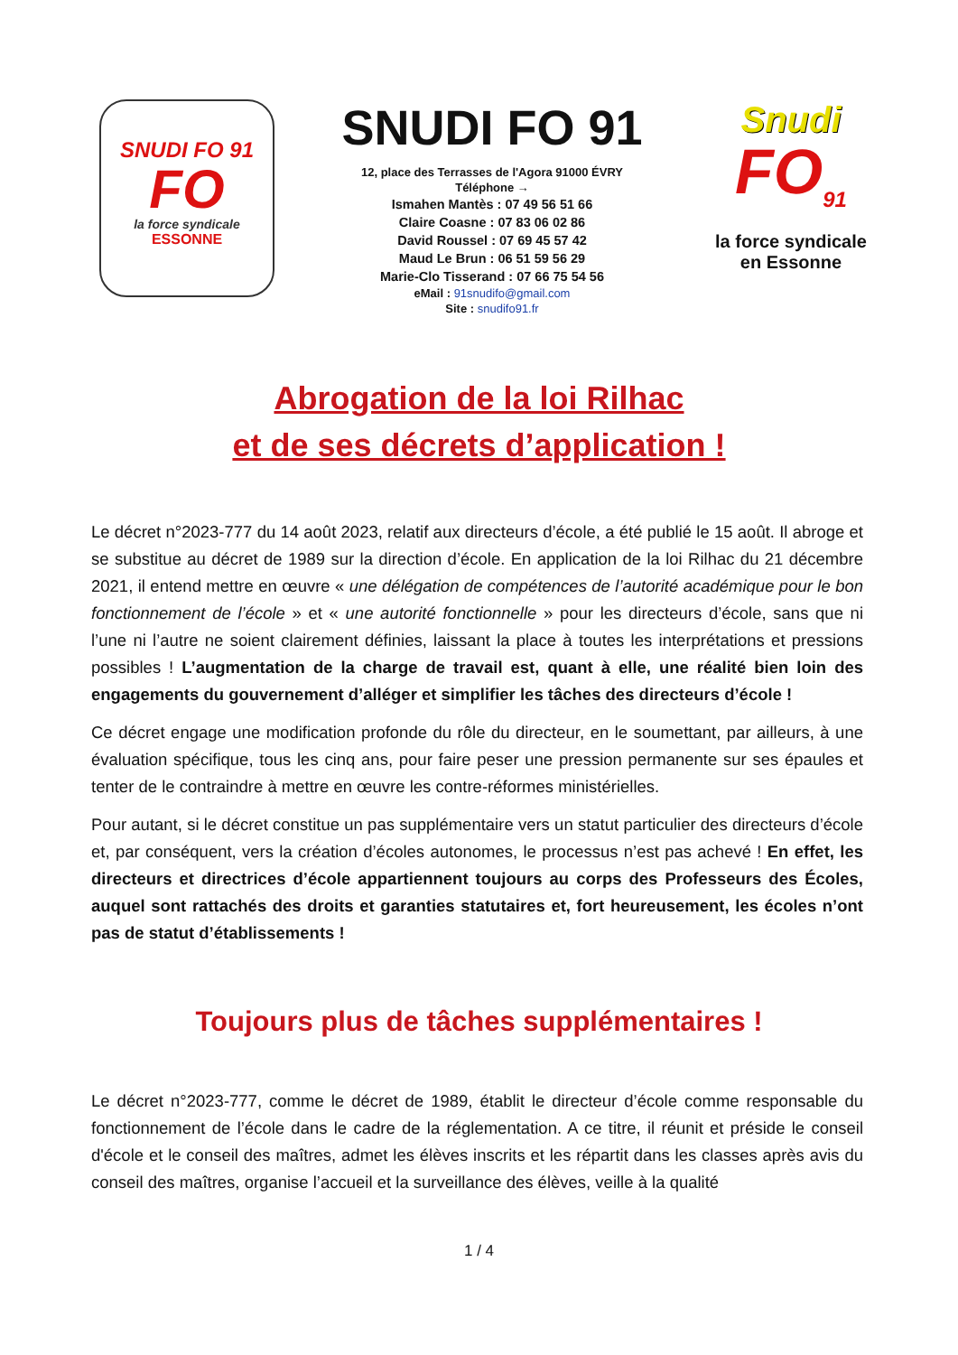SNUDI FO 91
FO
la force syndicale
ESSONNE
SNUDI FO 91
12, place des Terrasses de l'Agora 91000 ÉVRY
Téléphone →
Ismahen Mantès : 07 49 56 51 66
Claire Coasne : 07 83 06 02 86
David Roussel : 07 69 45 57 42
Maud Le Brun : 06 51 59 56 29
Marie-Clo Tisserand : 07 66 75 54 56
eMail : 91snudifo@gmail.com
Site : snudifo91.fr
Snudi
FO<sub>91</sub>
la force syndicale
en Essonne
Abrogation de la loi Rilhac
et de ses décrets d’application !
Le décret n°2023-777 du 14 août 2023, relatif aux directeurs d’école, a été publié le 15 août. Il abroge et se substitue au décret de 1989 sur la direction d’école. En application de la loi Rilhac du 21 décembre 2021, il entend mettre en œuvre « une délégation de compétences de l’autorité académique pour le bon fonctionnement de l’école » et « une autorité fonctionnelle » pour les directeurs d’école, sans que ni l’une ni l’autre ne soient clairement définies, laissant la place à toutes les interprétations et pressions possibles ! L’augmentation de la charge de travail est, quant à elle, une réalité bien loin des engagements du gouvernement d’alléger et simplifier les tâches des directeurs d’école !
Ce décret engage une modification profonde du rôle du directeur, en le soumettant, par ailleurs, à une évaluation spécifique, tous les cinq ans, pour faire peser une pression permanente sur ses épaules et tenter de le contraindre à mettre en œuvre les contre-réformes ministérielles.
Pour autant, si le décret constitue un pas supplémentaire vers un statut particulier des directeurs d’école et, par conséquent, vers la création d’écoles autonomes, le processus n’est pas achevé ! En effet, les directeurs et directrices d’école appartiennent toujours au corps des Professeurs des Écoles, auquel sont rattachés des droits et garanties statutaires et, fort heureusement, les écoles n’ont pas de statut d’établissements !
Toujours plus de tâches supplémentaires !
Le décret n°2023-777, comme le décret de 1989, établit le directeur d’école comme responsable du fonctionnement de l’école dans le cadre de la réglementation. A ce titre, il réunit et préside le conseil d'école et le conseil des maîtres, admet les élèves inscrits et les répartit dans les classes après avis du conseil des maîtres, organise l’accueil et la surveillance des élèves, veille à la qualité
1 / 4